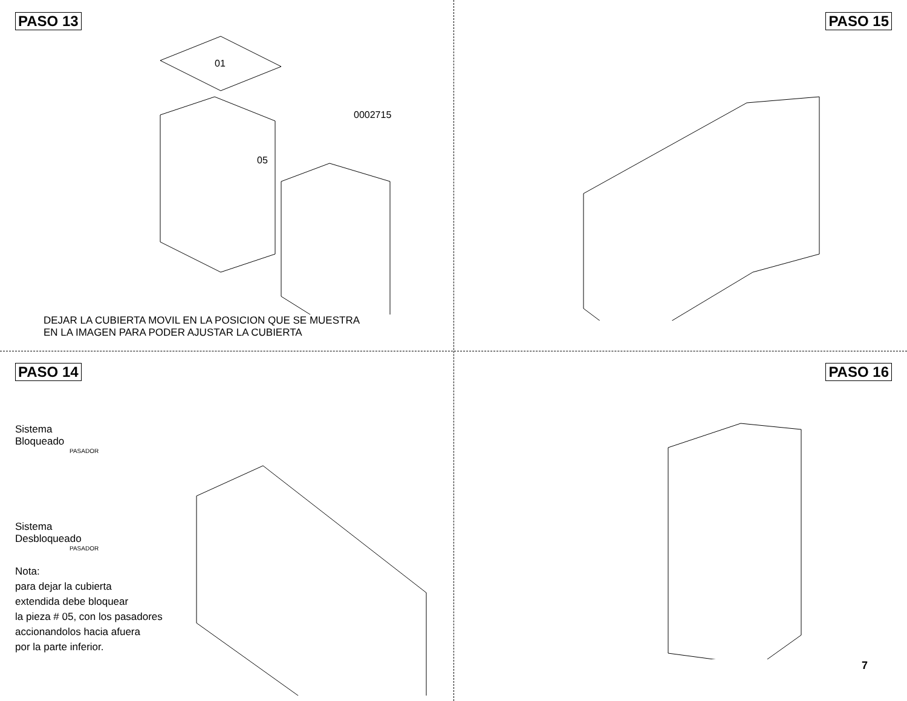PASO 13
01
05
0002715
DEJAR LA CUBIERTA MOVIL EN LA POSICION QUE SE MUESTRA
EN LA IMAGEN PARA PODER AJUSTAR LA CUBIERTA
PASO 15
PASO 14
Sistema
Bloqueado
PASADOR
Sistema
Desbloqueado
PASADOR
Nota:
para dejar la cubierta
extendida debe bloquear
la pieza # 05, con los pasadores
accionandolos hacia afuera
por la parte inferior.
PASO 16
7